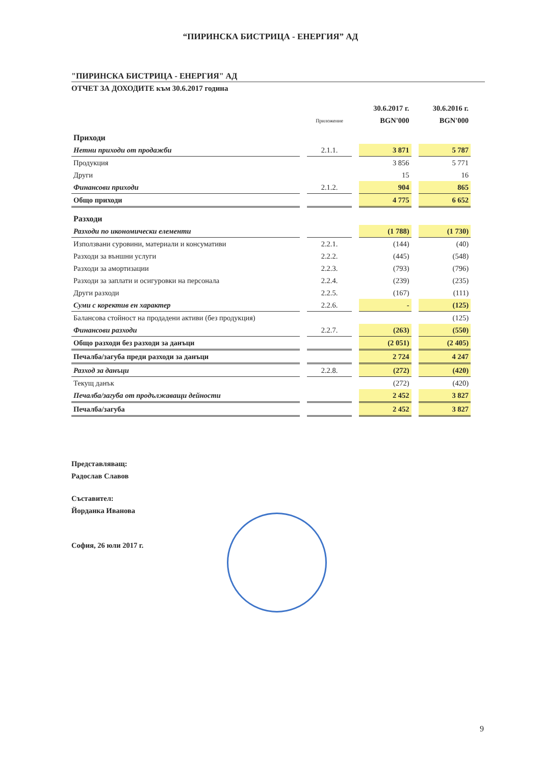“ПИРИНСКА БИСТРИЦА - ЕНЕРГИЯ” АД
"ПИРИНСКА БИСТРИЦА - ЕНЕРГИЯ" АД
ОТЧЕТ ЗА ДОХОДИТЕ към 30.6.2017 година
| | | 30.6.2017 г. | 30.6.2016 г. |
| | Приложение | BGN'000 | BGN'000 |
| Приходи | | | |
| Нетни приходи от продажби | 2.1.1. | 3 871 | 5 787 |
| Продукция | | 3 856 | 5 771 |
| Други | | 15 | 16 |
| Финансови приходи | 2.1.2. | 904 | 865 |
| Общо приходи | | 4 775 | 6 652 |
| Разходи | | | |
| Разходи по икономически елементи | | (1 788) | (1 730) |
| Използвани суровини, материали и консумативи | 2.2.1. | (144) | (40) |
| Разходи за външни услуги | 2.2.2. | (445) | (548) |
| Разходи за амортизации | 2.2.3. | (793) | (796) |
| Разходи за заплати и осигуровки на персонала | 2.2.4. | (239) | (235) |
| Други разходи | 2.2.5. | (167) | (111) |
| Суми с коректив ен характер | 2.2.6. | - | (125) |
| Балансова стойност на продадени активи (без продукция) | | | (125) |
| Финансови разходи | 2.2.7. | (263) | (550) |
| Общо разходи без разходи за данъци | | (2 051) | (2 405) |
| Печалба/загуба преди разходи за данъци | | 2 724 | 4 247 |
| Разход за данъци | 2.2.8. | (272) | (420) |
| Текущ данък | | (272) | (420) |
| Печалба/загуба от продължаващи дейности | | 2 452 | 3 827 |
| Печалба/загуба | | 2 452 | 3 827 |
Представляващ:
Радослав Славов
Съставител:
Йорданка Иванова
София, 26 юли 2017 г.
9